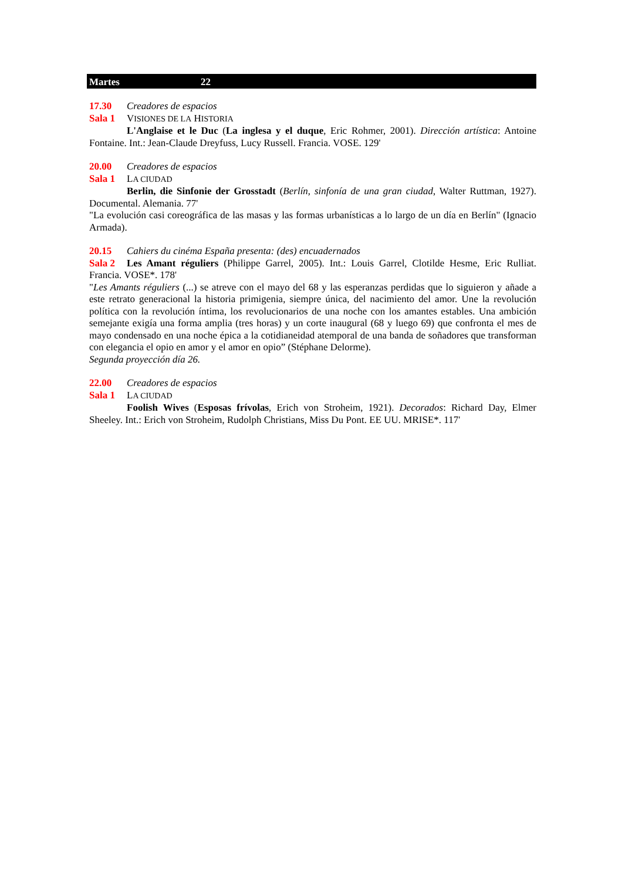Martes 22
17.30 Creadores de espacios
Sala 1 VISIONES DE LA HISTORIA
L'Anglaise et le Duc (La inglesa y el duque, Eric Rohmer, 2001). Dirección artística: Antoine Fontaine. Int.: Jean-Claude Dreyfuss, Lucy Russell. Francia. VOSE. 129'
20.00 Creadores de espacios
Sala 1 LA CIUDAD
Berlin, die Sinfonie der Grosstadt (Berlín, sinfonía de una gran ciudad, Walter Ruttman, 1927). Documental. Alemania. 77'
"La evolución casi coreográfica de las masas y las formas urbanísticas a lo largo de un día en Berlín" (Ignacio Armada).
20.15 Cahiers du cinéma España presenta: (des) encuadernados
Sala 2 Les Amant réguliers (Philippe Garrel, 2005). Int.: Louis Garrel, Clotilde Hesme, Eric Rulliat. Francia. VOSE*. 178'
"Les Amants réguliers (...) se atreve con el mayo del 68 y las esperanzas perdidas que lo siguieron y añade a este retrato generacional la historia primigenia, siempre única, del nacimiento del amor. Une la revolución política con la revolución íntima, los revolucionarios de una noche con los amantes estables. Una ambición semejante exigía una forma amplia (tres horas) y un corte inaugural (68 y luego 69) que confronta el mes de mayo condensado en una noche épica a la cotidianeidad atemporal de una banda de soñadores que transforman con elegancia el opio en amor y el amor en opio” (Stéphane Delorme).
Segunda proyección día 26.
22.00 Creadores de espacios
Sala 1 LA CIUDAD
Foolish Wives (Esposas frívolas, Erich von Stroheim, 1921). Decorados: Richard Day, Elmer Sheeley. Int.: Erich von Stroheim, Rudolph Christians, Miss Du Pont. EE UU. MRISE*. 117'